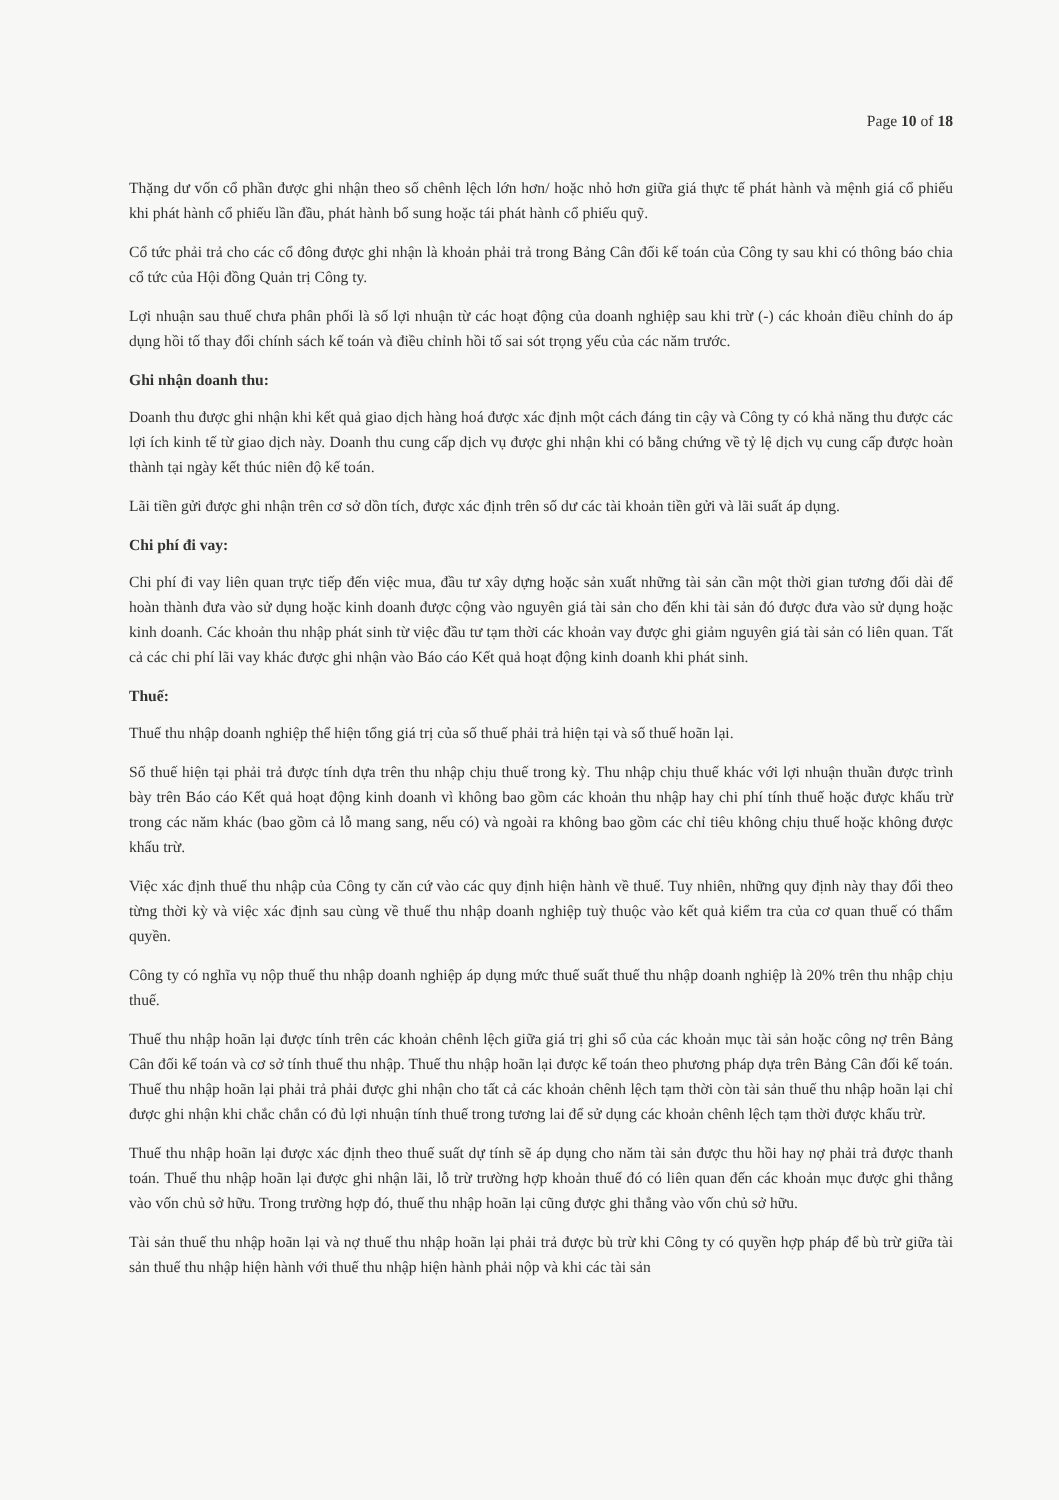Page 10 of 18
Thặng dư vốn cổ phần được ghi nhận theo số chênh lệch lớn hơn/ hoặc nhỏ hơn giữa giá thực tế phát hành và mệnh giá cổ phiếu khi phát hành cổ phiếu lần đầu, phát hành bổ sung hoặc tái phát hành cổ phiếu quỹ.
Cổ tức phải trả cho các cổ đông được ghi nhận là khoản phải trả trong Bảng Cân đối kế toán của Công ty sau khi có thông báo chia cổ tức của Hội đồng Quản trị Công ty.
Lợi nhuận sau thuế chưa phân phối là số lợi nhuận từ các hoạt động của doanh nghiệp sau khi trừ (-) các khoản điều chỉnh do áp dụng hồi tố thay đổi chính sách kế toán và điều chỉnh hồi tố sai sót trọng yếu của các năm trước.
Ghi nhận doanh thu:
Doanh thu được ghi nhận khi kết quả giao dịch hàng hoá được xác định một cách đáng tin cậy và Công ty có khả năng thu được các lợi ích kinh tế từ giao dịch này. Doanh thu cung cấp dịch vụ được ghi nhận khi có bằng chứng về tỷ lệ dịch vụ cung cấp được hoàn thành tại ngày kết thúc niên độ kế toán.
Lãi tiền gửi được ghi nhận trên cơ sở dồn tích, được xác định trên số dư các tài khoản tiền gửi và lãi suất áp dụng.
Chi phí đi vay:
Chi phí đi vay liên quan trực tiếp đến việc mua, đầu tư xây dựng hoặc sản xuất những tài sản cần một thời gian tương đối dài để hoàn thành đưa vào sử dụng hoặc kinh doanh được cộng vào nguyên giá tài sản cho đến khi tài sản đó được đưa vào sử dụng hoặc kinh doanh. Các khoản thu nhập phát sinh từ việc đầu tư tạm thời các khoản vay được ghi giảm nguyên giá tài sản có liên quan. Tất cả các chi phí lãi vay khác được ghi nhận vào Báo cáo Kết quả hoạt động kinh doanh khi phát sinh.
Thuế:
Thuế thu nhập doanh nghiệp thể hiện tổng giá trị của số thuế phải trả hiện tại và số thuế hoãn lại.
Số thuế hiện tại phải trả được tính dựa trên thu nhập chịu thuế trong kỳ. Thu nhập chịu thuế khác với lợi nhuận thuần được trình bày trên Báo cáo Kết quả hoạt động kinh doanh vì không bao gồm các khoản thu nhập hay chi phí tính thuế hoặc được khấu trừ trong các năm khác (bao gồm cả lỗ mang sang, nếu có) và ngoài ra không bao gồm các chỉ tiêu không chịu thuế hoặc không được khấu trừ.
Việc xác định thuế thu nhập của Công ty căn cứ vào các quy định hiện hành về thuế. Tuy nhiên, những quy định này thay đổi theo từng thời kỳ và việc xác định sau cùng về thuế thu nhập doanh nghiệp tuỳ thuộc vào kết quả kiểm tra của cơ quan thuế có thẩm quyền.
Công ty có nghĩa vụ nộp thuế thu nhập doanh nghiệp áp dụng mức thuế suất thuế thu nhập doanh nghiệp là 20% trên thu nhập chịu thuế.
Thuế thu nhập hoãn lại được tính trên các khoản chênh lệch giữa giá trị ghi sổ của các khoản mục tài sản hoặc công nợ trên Bảng Cân đối kế toán và cơ sở tính thuế thu nhập. Thuế thu nhập hoãn lại được kế toán theo phương pháp dựa trên Bảng Cân đối kế toán. Thuế thu nhập hoãn lại phải trả phải được ghi nhận cho tất cả các khoản chênh lệch tạm thời còn tài sản thuế thu nhập hoãn lại chỉ được ghi nhận khi chắc chắn có đủ lợi nhuận tính thuế trong tương lai để sử dụng các khoản chênh lệch tạm thời được khấu trừ.
Thuế thu nhập hoãn lại được xác định theo thuế suất dự tính sẽ áp dụng cho năm tài sản được thu hồi hay nợ phải trả được thanh toán. Thuế thu nhập hoãn lại được ghi nhận lãi, lỗ trừ trường hợp khoản thuế đó có liên quan đến các khoản mục được ghi thẳng vào vốn chủ sở hữu. Trong trường hợp đó, thuế thu nhập hoãn lại cũng được ghi thẳng vào vốn chủ sở hữu.
Tài sản thuế thu nhập hoãn lại và nợ thuế thu nhập hoãn lại phải trả được bù trừ khi Công ty có quyền hợp pháp để bù trừ giữa tài sản thuế thu nhập hiện hành với thuế thu nhập hiện hành phải nộp và khi các tài sản